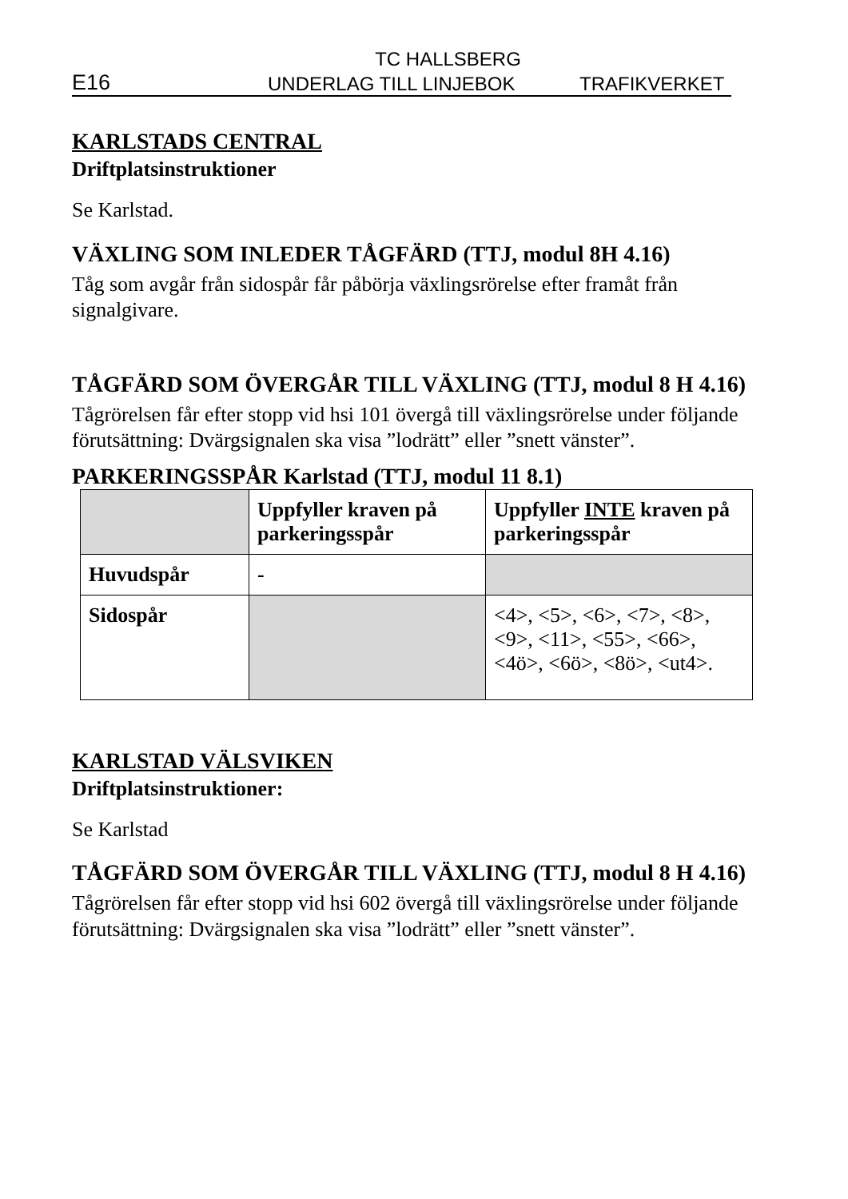TC HALLSBERG
E16 UNDERLAG TILL LINJEBOK TRAFIKVERKET
KARLSTADS CENTRAL
Driftplatsinstruktioner
Se Karlstad.
VÄXLING SOM INLEDER TÅGFÄRD (TTJ, modul 8H 4.16)
Tåg som avgår från sidospår får påbörja växlingsrörelse efter framåt från signalgivare.
TÅGFÄRD SOM ÖVERGÅR TILL VÄXLING (TTJ, modul 8 H 4.16)
Tågrörelsen får efter stopp vid hsi 101 övergå till växlingsrörelse under följande förutsättning: Dvärgsignalen ska visa ”lodrätt” eller ”snett vänster”.
PARKERINGSSPÅR Karlstad (TTJ, modul 11 8.1)
| | Uppfyller kraven på parkeringsspår | Uppfyller INTE kraven på parkeringsspår |
| --- | --- | --- |
| Huvudspår | - | |
| Sidospår | | <4>, <5>, <6>, <7>, <8>, <9>, <11>, <55>, <66>, <4ö>, <6ö>, <8ö>, <ut4>. |
KARLSTAD VÄLSVIKEN
Driftplatsinstruktioner:
Se Karlstad
TÅGFÄRD SOM ÖVERGÅR TILL VÄXLING (TTJ, modul 8 H 4.16)
Tågrörelsen får efter stopp vid hsi 602 övergå till växlingsrörelse under följande förutsättning: Dvärgsignalen ska visa ”lodrätt” eller ”snett vänster”.